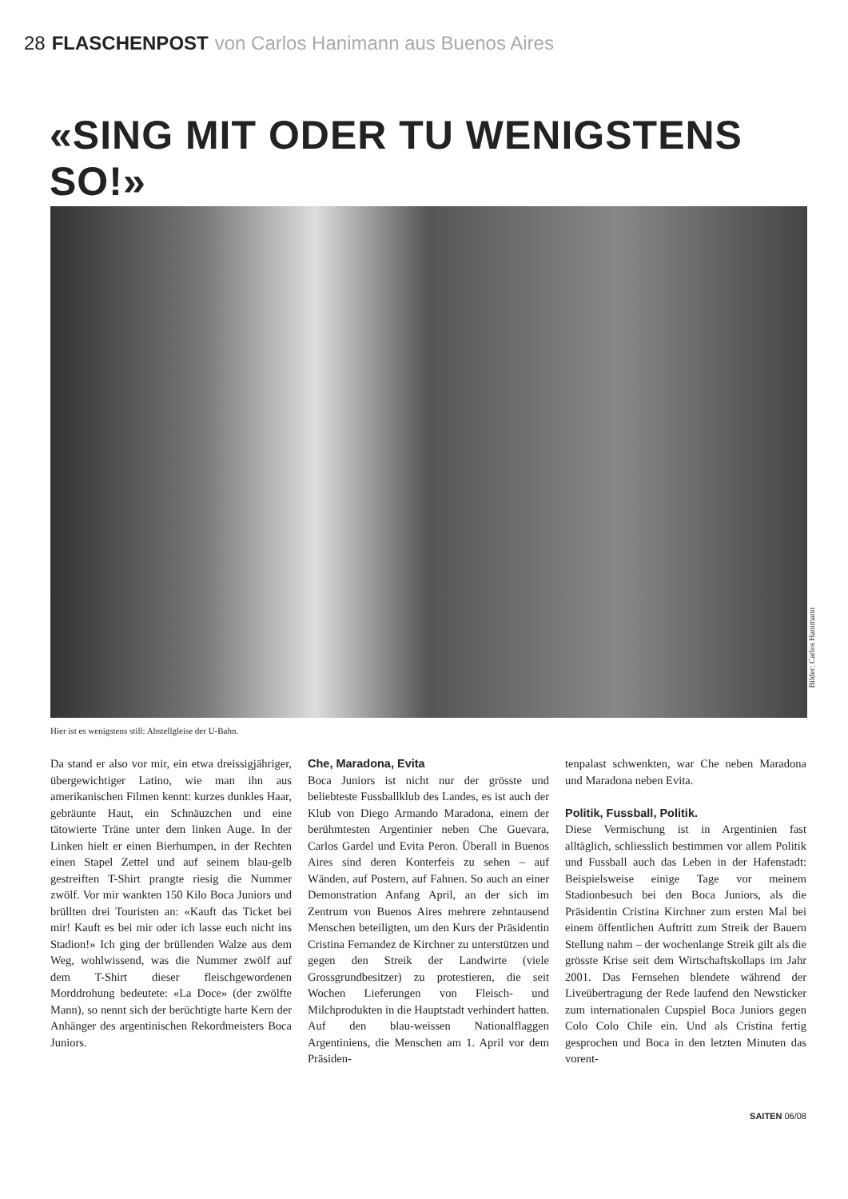28 FLASCHENPOST von Carlos Hanimann aus Buenos Aires
«SING MIT ODER TU WENIGSTENS SO!»
Bilder: Carlos Hanimann
Hier ist es wenigstens still: Abstellgleise der U-Bahn.
Da stand er also vor mir, ein etwa dreissigjähriger, übergewichtiger Latino, wie man ihn aus amerikanischen Filmen kennt: kurzes dunkles Haar, gebräunte Haut, ein Schnäuzchen und eine tätowierte Träne unter dem linken Auge. In der Linken hielt er einen Bierhumpen, in der Rechten einen Stapel Zettel und auf seinem blau-gelb gestreiften T-Shirt prangte riesig die Nummer zwölf. Vor mir wankten 150 Kilo Boca Juniors und brüllten drei Touristen an: «Kauft das Ticket bei mir! Kauft es bei mir oder ich lasse euch nicht ins Stadion!» Ich ging der brüllenden Walze aus dem Weg, wohlwissend, was die Nummer zwölf auf dem T-Shirt dieser fleischgewordenen Morddrohung bedeutete: «La Doce» (der zwölfte Mann), so nennt sich der berüchtigte harte Kern der Anhänger des argentinischen Rekordmeisters Boca Juniors.
Che, Maradona, Evita
Boca Juniors ist nicht nur der grösste und beliebteste Fussballklub des Landes, es ist auch der Klub von Diego Armando Maradona, einem der berühmtesten Argentinier neben Che Guevara, Carlos Gardel und Evita Peron. Überall in Buenos Aires sind deren Konterfeis zu sehen – auf Wänden, auf Postern, auf Fahnen. So auch an einer Demonstration Anfang April, an der sich im Zentrum von Buenos Aires mehrere zehntausend Menschen beteiligten, um den Kurs der Präsidentin Cristina Fernandez de Kirchner zu unterstützen und gegen den Streik der Landwirte (viele Grossgrundbesitzer) zu protestieren, die seit Wochen Lieferungen von Fleisch- und Milchprodukten in die Hauptstadt verhindert hatten. Auf den blau-weissen Nationalflaggen Argentiniens, die Menschen am 1. April vor dem Präsiden-
tenpalast schwenkten, war Che neben Maradona und Maradona neben Evita.
Politik, Fussball, Politik.
Diese Vermischung ist in Argentinien fast alltäglich, schliesslich bestimmen vor allem Politik und Fussball auch das Leben in der Hafenstadt: Beispielsweise einige Tage vor meinem Stadionbesuch bei den Boca Juniors, als die Präsidentin Cristina Kirchner zum ersten Mal bei einem öffentlichen Auftritt zum Streik der Bauern Stellung nahm – der wochenlange Streik gilt als die grösste Krise seit dem Wirtschaftskollaps im Jahr 2001. Das Fernsehen blendete während der Liveübertragung der Rede laufend den Newsticker zum internationalen Cupspiel Boca Juniors gegen Colo Colo Chile ein. Und als Cristina fertig gesprochen und Boca in den letzten Minuten das vorent-
SAITEN 06/08